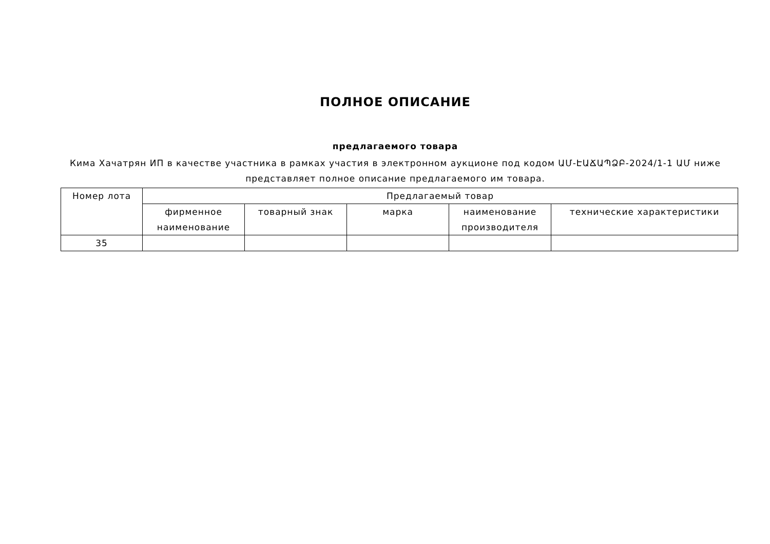ПОЛНОЕ ОПИСАНИЕ
предлагаемого товара
Кима Хачатрян ИП в качестве участника в рамках участия в электронном аукционе под кодом ԱՄ-ԷԱՃԱՊՁԲ-2024/1-1 ԱՄ ниже представляет полное описание предлагаемого им товара.
| Номер лота | Предлагаемый товар | | | | |
| --- | --- | --- | --- | --- | --- |
| | фирменное наименование | товарный знак | марка | наименование производителя | технические характеристики |
| 35 | | | | | |